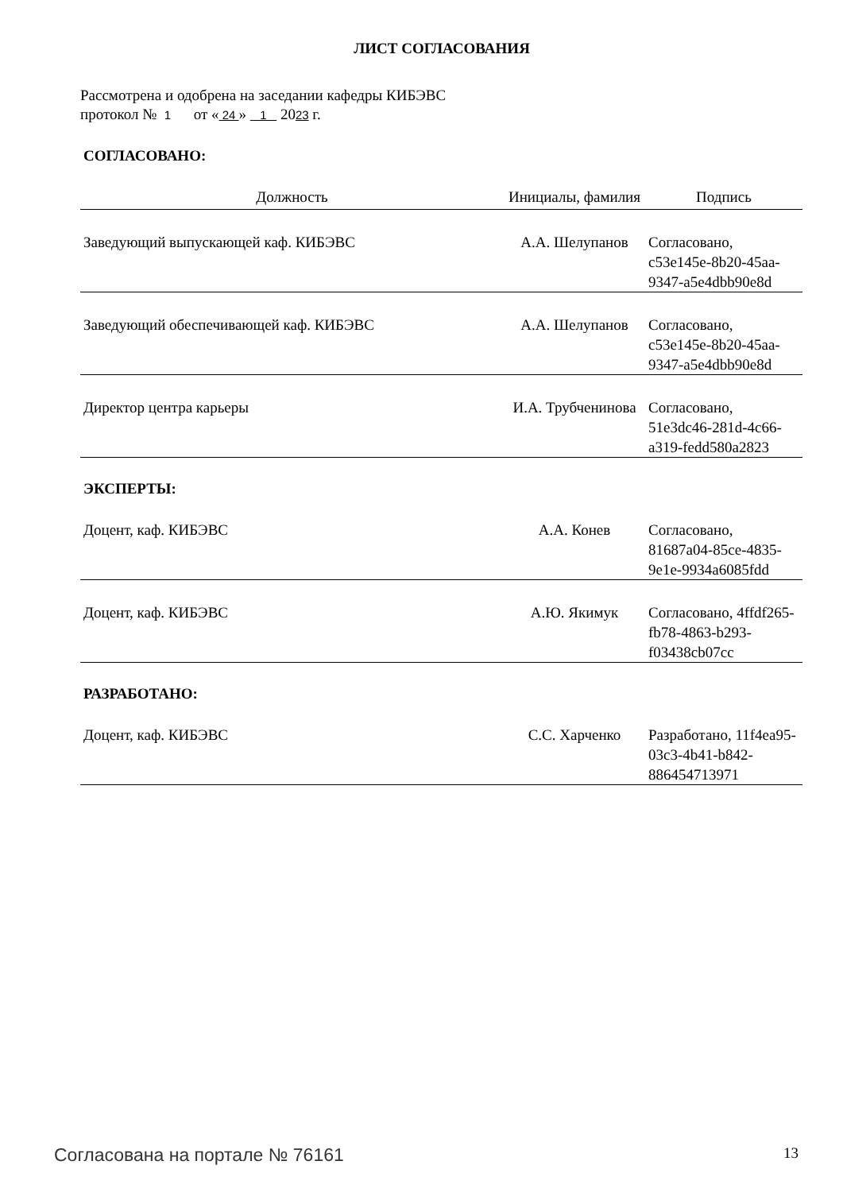ЛИСТ СОГЛАСОВАНИЯ
Рассмотрена и одобрена на заседании кафедры КИБЭВС
протокол № 1 от « 24 » 1 2023 г.
СОГЛАСОВАНО:
| Должность | Инициалы, фамилия | Подпись |
| --- | --- | --- |
| Заведующий выпускающей каф. КИБЭВС | А.А. Шелупанов | Согласовано, c53e145e-8b20-45aa-9347-a5e4dbb90e8d |
| Заведующий обеспечивающей каф. КИБЭВС | А.А. Шелупанов | Согласовано, c53e145e-8b20-45aa-9347-a5e4dbb90e8d |
| Директор центра карьеры | И.А. Трубченинова | Согласовано, 51e3dc46-281d-4c66-a319-fedd580a2823 |
ЭКСПЕРТЫ:
| Доцент, каф. КИБЭВС | А.А. Конев | Согласовано, 81687a04-85ce-4835-9e1e-9934a6085fdd |
| Доцент, каф. КИБЭВС | А.Ю. Якимук | Согласовано, 4ffdf265-fb78-4863-b293-f03438cb07cc |
РАЗРАБОТАНО:
| Доцент, каф. КИБЭВС | С.С. Харченко | Разработано, 11f4ea95-03c3-4b41-b842-886454713971 |
Согласована на портале № 76161 13